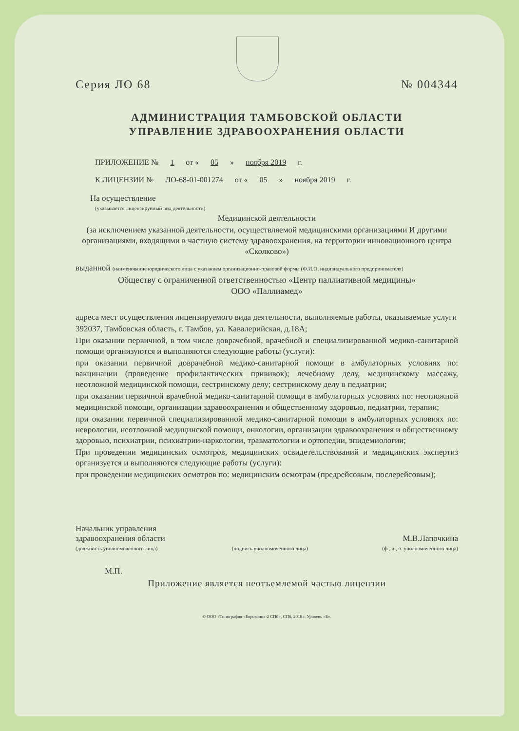Серия ЛО 68 № 004344
АДМИНИСТРАЦИЯ ТАМБОВСКОЙ ОБЛАСТИ
УПРАВЛЕНИЕ ЗДРАВООХРАНЕНИЯ ОБЛАСТИ
ПРИЛОЖЕНИЕ № 1 от « 05 » ноября 2019 г.
К ЛИЦЕНЗИИ № ЛО-68-01-001274 от « 05 » ноября 2019 г.
На осуществление
(указывается лицензируемый вид деятельности)
Медицинской деятельности
(за исключением указанной деятельности, осуществляемой медицинскими организациями И другими организациями, входящими в частную систему здравоохранения, на территории инновационного центра «Сколково»)
выданной (наименование юридического лица с указанием организационно-правовой формы (Ф.И.О. индивидуального предпринимателя)
Обществу с ограниченной ответственностью «Центр паллиативной медицины»
ООО «Паллиамед»
адреса мест осуществления лицензируемого вида деятельности, выполняемые работы, оказываемые услуги
392037, Тамбовская область, г. Тамбов, ул. Кавалерийская, д.18А;
При оказании первичной, в том числе доврачебной, врачебной и специализированной медико-санитарной помощи организуются и выполняются следующие работы (услуги):
при оказании первичной доврачебной медико-санитарной помощи в амбулаторных условиях по: вакцинации (проведение профилактических прививок); лечебному делу, медицинскому массажу, неотложной медицинской помощи, сестринскому делу; сестринскому делу в педиатрии;
при оказании первичной врачебной медико-санитарной помощи в амбулаторных условиях по: неотложной медицинской помощи, организации здравоохранения и общественному здоровью, педиатрии, терапии;
при оказании первичной специализированной медико-санитарной помощи в амбулаторных условиях по: неврологии, неотложной медицинской помощи, онкологии, организации здравоохранения и общественному здоровью, психиатрии, психиатрии-наркологии, травматологии и ортопедии, эпидемиологии;
При проведении медицинских осмотров, медицинских освидетельствований и медицинских экспертиз организуется и выполняются следующие работы (услуги):
при проведении медицинских осмотров по: медицинским осмотрам (предрейсовым, послерейсовым);
Начальник управления
здравоохранения области М.В.Лапочкина
(должность уполномоченного лица) (подпись уполномоченного лица) (ф., и., о. уполномоченного лица)
М.П.
Приложение является неотъемлемой частью лицензии
© ООО «Типография «Еврокопия-2 СПб», СПб, 2018 г. Уровень «Б».